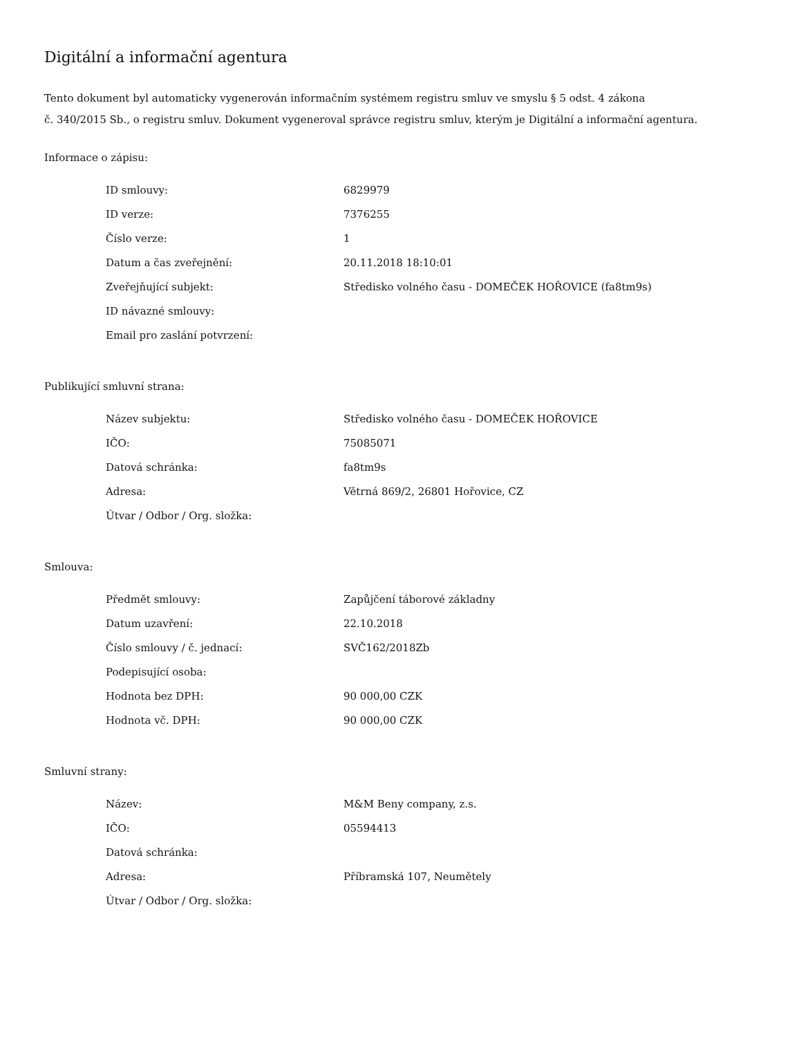Digitální a informační agentura
Tento dokument byl automaticky vygenerován informačním systémem registru smluv ve smyslu § 5 odst. 4 zákona
č. 340/2015 Sb., o registru smluv. Dokument vygeneroval správce registru smluv, kterým je Digitální a informační agentura.
Informace o zápisu:
| ID smlouvy: | 6829979 |
| ID verze: | 7376255 |
| Číslo verze: | 1 |
| Datum a čas zveřejnění: | 20.11.2018 18:10:01 |
| Zveřejňující subjekt: | Středisko volného času - DOMEČEK HOŘOVICE (fa8tm9s) |
| ID návazné smlouvy: | |
| Email pro zaslání potvrzení: | |
Publikující smluvní strana:
| Název subjektu: | Středisko volného času - DOMEČEK HOŘOVICE |
| IČO: | 75085071 |
| Datová schránka: | fa8tm9s |
| Adresa: | Větrná 869/2, 26801 Hořovice, CZ |
| Útvar / Odbor / Org. složka: | |
Smlouva:
| Předmět smlouvy: | Zapůjčení táborové základny |
| Datum uzavření: | 22.10.2018 |
| Číslo smlouvy / č. jednací: | SVČ162/2018Zb |
| Podepisující osoba: | |
| Hodnota bez DPH: | 90 000,00 CZK |
| Hodnota vč. DPH: | 90 000,00 CZK |
Smluvní strany:
| Název: | M&M Beny company, z.s. |
| IČO: | 05594413 |
| Datová schránka: | |
| Adresa: | Příbramská 107, Neumětely |
| Útvar / Odbor / Org. složka: | |